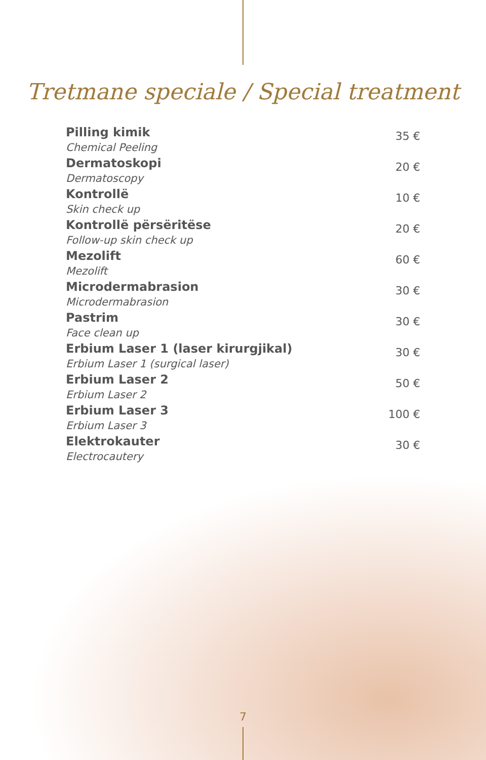Tretmane speciale / Special treatment
| Pilling kimik Chemical Peeling | 35 € |
| Dermatoskopi Dermatoscopy | 20 € |
| Kontrollë Skin check up | 10 € |
| Kontrollë përsëritëse Follow-up skin check up | 20 € |
| Mezolift Mezolift | 60 € |
| Microdermabrasion Microdermabrasion | 30 € |
| Pastrim Face clean up | 30 € |
| Erbium Laser 1 (laser kirurgjikal) Erbium Laser 1 (surgical laser) | 30 € |
| Erbium Laser 2 Erbium Laser 2 | 50 € |
| Erbium Laser 3 Erbium Laser 3 | 100 € |
| Elektrokauter Electrocautery | 30 € |
7